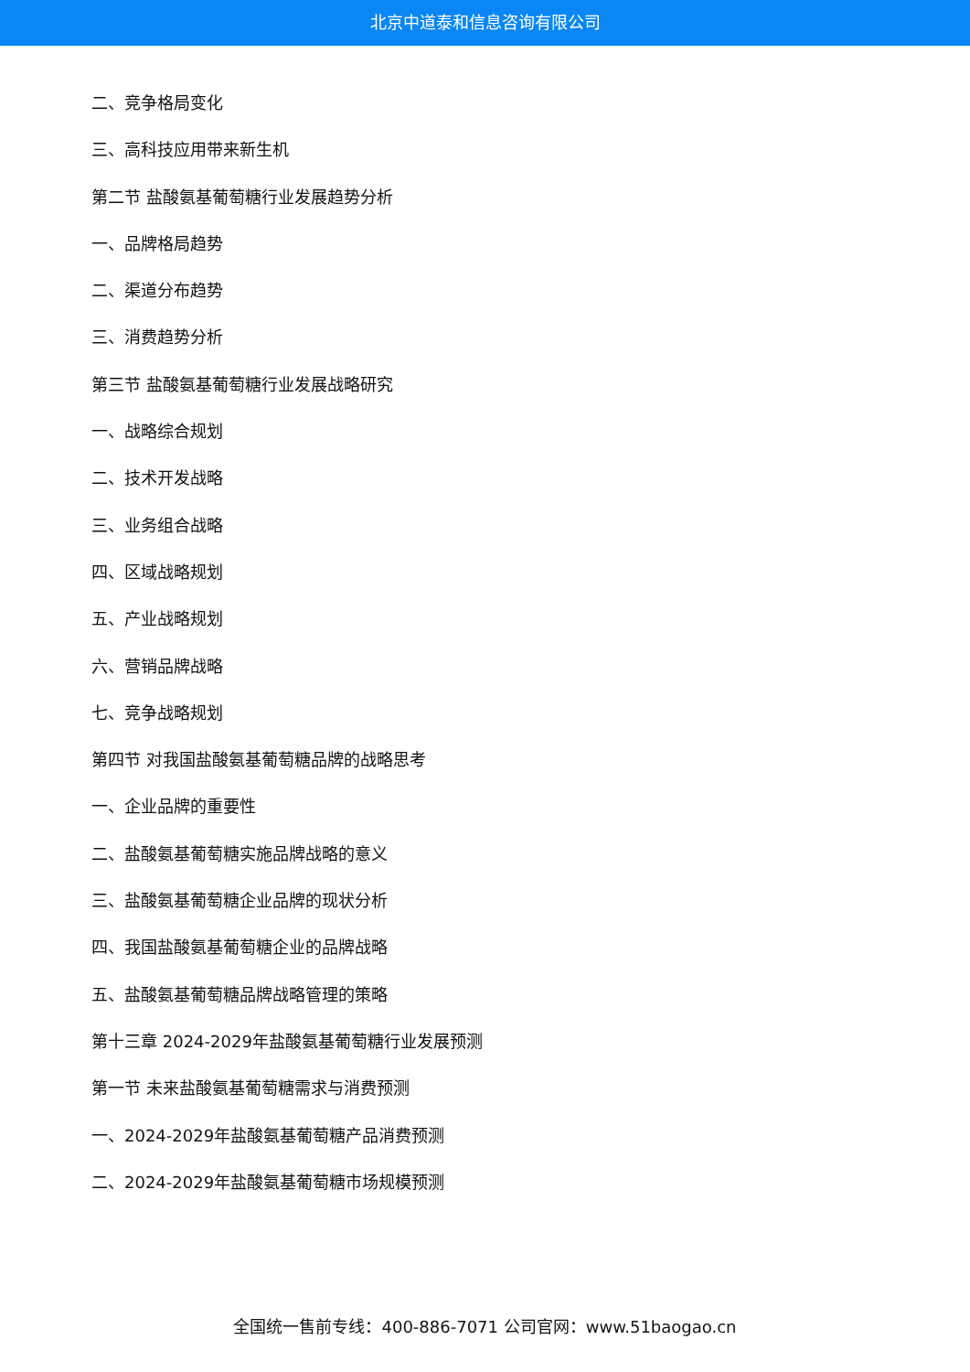北京中道泰和信息咨询有限公司
二、竞争格局变化
三、高科技应用带来新生机
第二节 盐酸氨基葡萄糖行业发展趋势分析
一、品牌格局趋势
二、渠道分布趋势
三、消费趋势分析
第三节 盐酸氨基葡萄糖行业发展战略研究
一、战略综合规划
二、技术开发战略
三、业务组合战略
四、区域战略规划
五、产业战略规划
六、营销品牌战略
七、竞争战略规划
第四节 对我国盐酸氨基葡萄糖品牌的战略思考
一、企业品牌的重要性
二、盐酸氨基葡萄糖实施品牌战略的意义
三、盐酸氨基葡萄糖企业品牌的现状分析
四、我国盐酸氨基葡萄糖企业的品牌战略
五、盐酸氨基葡萄糖品牌战略管理的策略
第十三章 2024-2029年盐酸氨基葡萄糖行业发展预测
第一节 未来盐酸氨基葡萄糖需求与消费预测
一、2024-2029年盐酸氨基葡萄糖产品消费预测
二、2024-2029年盐酸氨基葡萄糖市场规模预测
全国统一售前专线：400-886-7071 公司官网：www.51baogao.cn